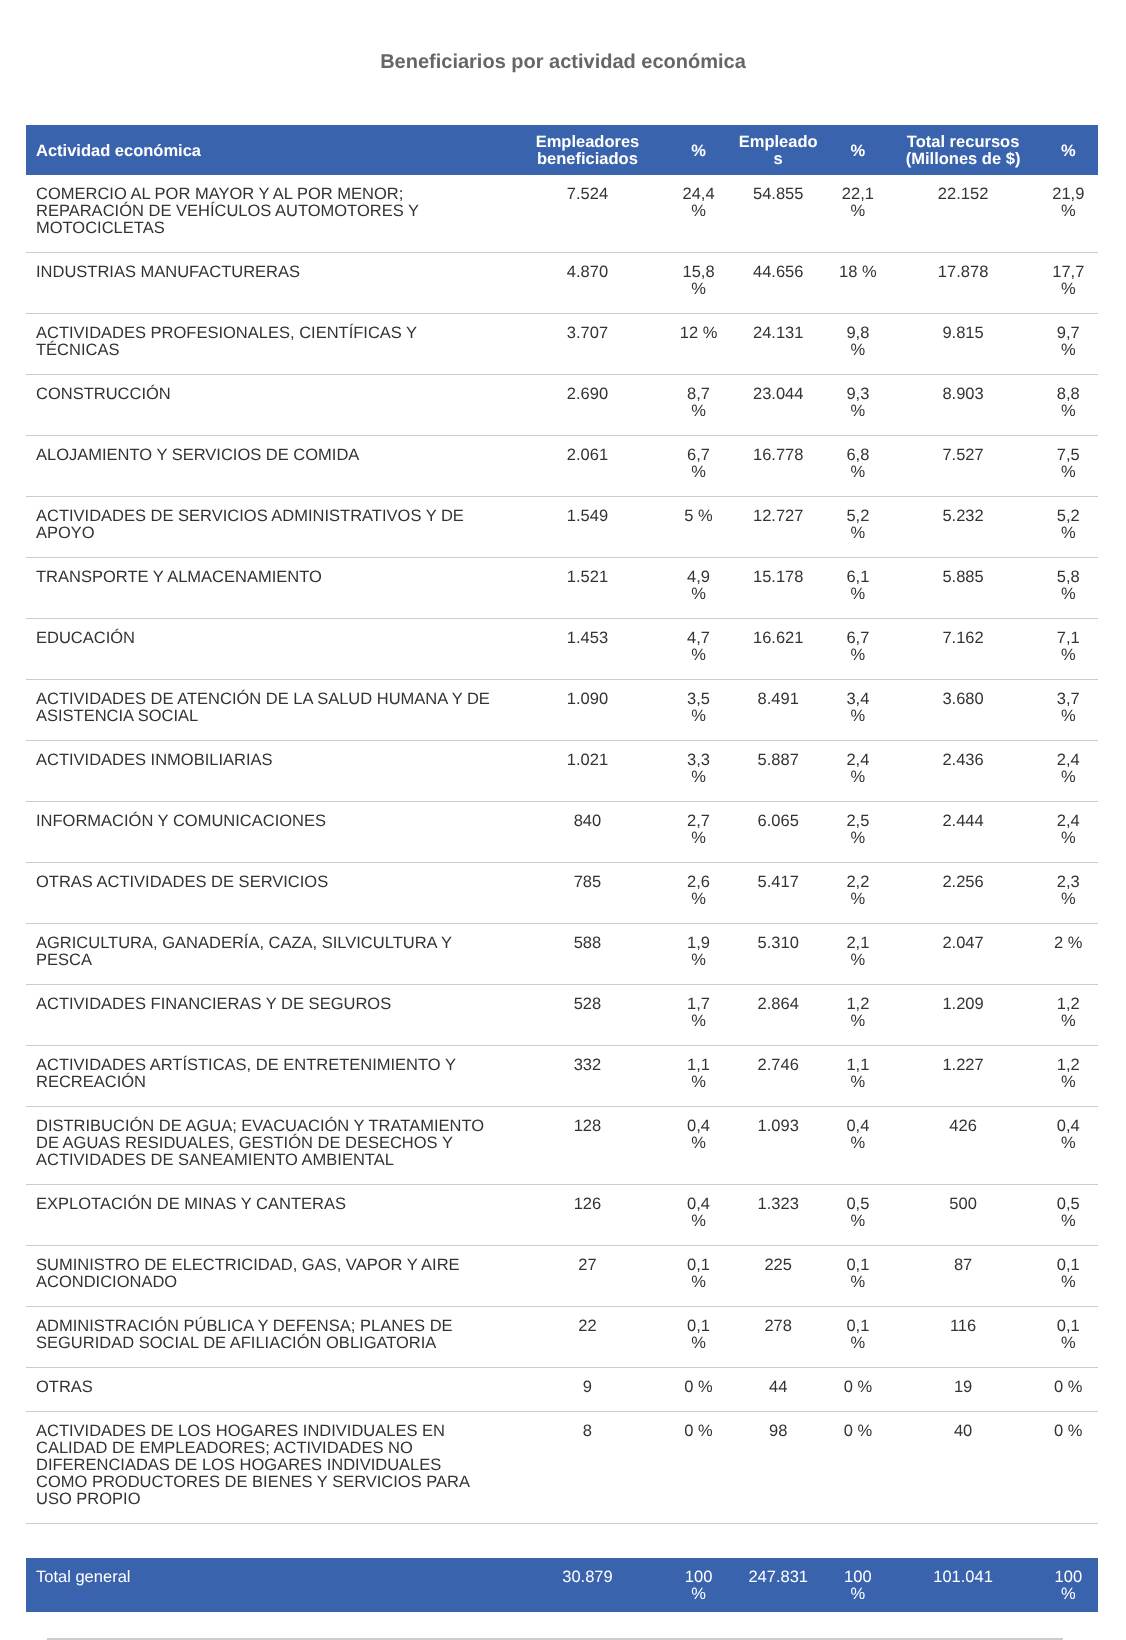Beneficiarios por actividad económica
| Actividad económica | Empleadores beneficiados | % | Empleado s | % | Total recursos (Millones de $) | % |
| --- | --- | --- | --- | --- | --- | --- |
| COMERCIO AL POR MAYOR Y AL POR MENOR; REPARACIÓN DE VEHÍCULOS AUTOMOTORES Y MOTOCICLETAS | 7.524 | 24,4 % | 54.855 | 22,1 % | 22.152 | 21,9 % |
| INDUSTRIAS MANUFACTURERAS | 4.870 | 15,8 % | 44.656 | 18 % | 17.878 | 17,7 % |
| ACTIVIDADES PROFESIONALES, CIENTÍFICAS Y TÉCNICAS | 3.707 | 12 % | 24.131 | 9,8 % | 9.815 | 9,7 % |
| CONSTRUCCIÓN | 2.690 | 8,7 % | 23.044 | 9,3 % | 8.903 | 8,8 % |
| ALOJAMIENTO Y SERVICIOS DE COMIDA | 2.061 | 6,7 % | 16.778 | 6,8 % | 7.527 | 7,5 % |
| ACTIVIDADES DE SERVICIOS ADMINISTRATIVOS Y DE APOYO | 1.549 | 5 % | 12.727 | 5,2 % | 5.232 | 5,2 % |
| TRANSPORTE Y ALMACENAMIENTO | 1.521 | 4,9 % | 15.178 | 6,1 % | 5.885 | 5,8 % |
| EDUCACIÓN | 1.453 | 4,7 % | 16.621 | 6,7 % | 7.162 | 7,1 % |
| ACTIVIDADES DE ATENCIÓN DE LA SALUD HUMANA Y DE ASISTENCIA SOCIAL | 1.090 | 3,5 % | 8.491 | 3,4 % | 3.680 | 3,7 % |
| ACTIVIDADES INMOBILIARIAS | 1.021 | 3,3 % | 5.887 | 2,4 % | 2.436 | 2,4 % |
| INFORMACIÓN Y COMUNICACIONES | 840 | 2,7 % | 6.065 | 2,5 % | 2.444 | 2,4 % |
| OTRAS ACTIVIDADES DE SERVICIOS | 785 | 2,6 % | 5.417 | 2,2 % | 2.256 | 2,3 % |
| AGRICULTURA, GANADERÍA, CAZA, SILVICULTURA Y PESCA | 588 | 1,9 % | 5.310 | 2,1 % | 2.047 | 2 % |
| ACTIVIDADES FINANCIERAS Y DE SEGUROS | 528 | 1,7 % | 2.864 | 1,2 % | 1.209 | 1,2 % |
| ACTIVIDADES ARTÍSTICAS, DE ENTRETENIMIENTO Y RECREACIÓN | 332 | 1,1 % | 2.746 | 1,1 % | 1.227 | 1,2 % |
| DISTRIBUCIÓN DE AGUA; EVACUACIÓN Y TRATAMIENTO DE AGUAS RESIDUALES, GESTIÓN DE DESECHOS Y ACTIVIDADES DE SANEAMIENTO AMBIENTAL | 128 | 0,4 % | 1.093 | 0,4 % | 426 | 0,4 % |
| EXPLOTACIÓN DE MINAS Y CANTERAS | 126 | 0,4 % | 1.323 | 0,5 % | 500 | 0,5 % |
| SUMINISTRO DE ELECTRICIDAD, GAS, VAPOR Y AIRE ACONDICIONADO | 27 | 0,1 % | 225 | 0,1 % | 87 | 0,1 % |
| ADMINISTRACIÓN PÚBLICA Y DEFENSA; PLANES DE SEGURIDAD SOCIAL DE AFILIACIÓN OBLIGATORIA | 22 | 0,1 % | 278 | 0,1 % | 116 | 0,1 % |
| OTRAS | 9 | 0 % | 44 | 0 % | 19 | 0 % |
| ACTIVIDADES DE LOS HOGARES INDIVIDUALES EN CALIDAD DE EMPLEADORES; ACTIVIDADES NO DIFERENCIADAS DE LOS HOGARES INDIVIDUALES COMO PRODUCTORES DE BIENES Y SERVICIOS PARA USO PROPIO | 8 | 0 % | 98 | 0 % | 40 | 0 % |
| Total general | 30.879 | 100 % | 247.831 | 100 % | 101.041 | 100 % |